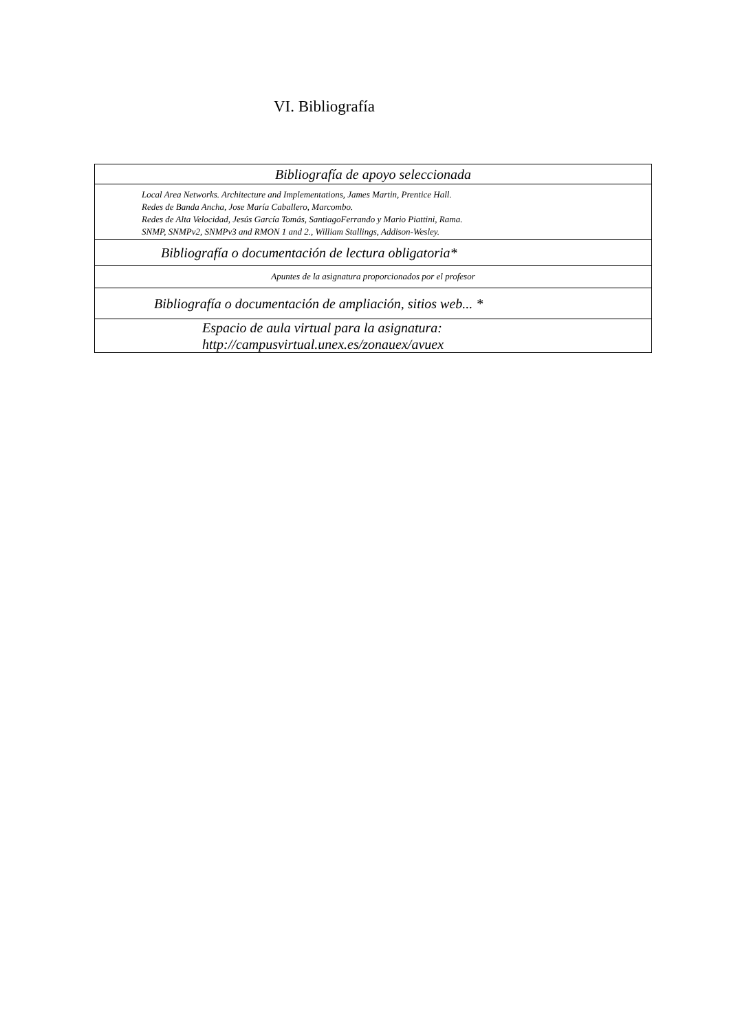VI. Bibliografía
| Bibliografía de apoyo seleccionada |
| Local Area Networks. Architecture and Implementations, James Martin, Prentice Hall. Redes de Banda Ancha, Jose María Caballero, Marcombo. Redes de Alta Velocidad, Jesús García Tomás, SantiagoFerrando y Mario Piattini, Rama. SNMP, SNMPv2, SNMPv3 and RMON 1 and 2., William Stallings, Addison-Wesley. |
| Bibliografía o documentación de lectura obligatoria* |
| Apuntes de la asignatura proporcionados por el profesor |
| Bibliografía o documentación de ampliación, sitios web... * |
| Espacio de aula virtual para la asignatura: http://campusvirtual.unex.es/zonauex/avuex |